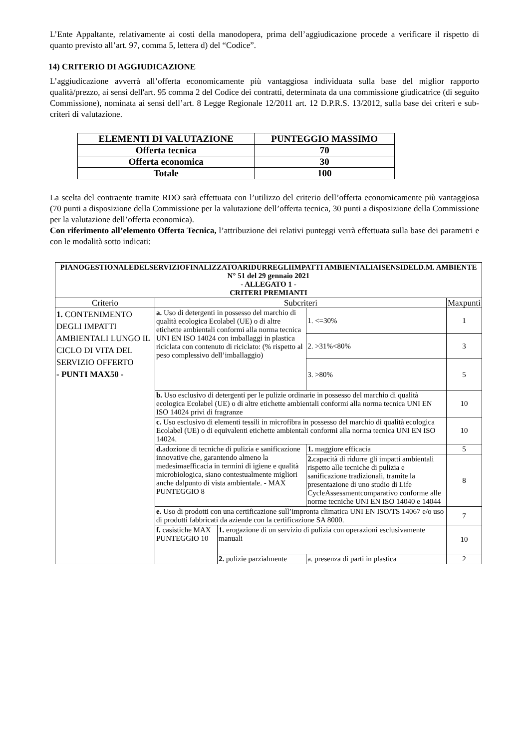L’Ente Appaltante, relativamente ai costi della manodopera, prima dell’aggiudicazione procede a verificare il rispetto di quanto previsto all’art. 97, comma 5, lettera d) del “Codice”.
14) CRITERIO DI AGGIUDICAZIONE
L’aggiudicazione avverrà all’offerta economicamente più vantaggiosa individuata sulla base del miglior rapporto qualità/prezzo, ai sensi dell'art. 95 comma 2 del Codice dei contratti, determinata da una commissione giudicatrice (di seguito Commissione), nominata ai sensi dell’art. 8 Legge Regionale 12/2011 art. 12 D.P.R.S. 13/2012, sulla base dei criteri e sub-criteri di valutazione.
| ELEMENTI DI VALUTAZIONE | PUNTEGGIO MASSIMO |
| --- | --- |
| Offerta tecnica | 70 |
| Offerta economica | 30 |
| Totale | 100 |
La scelta del contraente tramite RDO sarà effettuata con l’utilizzo del criterio dell’offerta economicamente più vantaggiosa (70 punti a disposizione della Commissione per la valutazione dell’offerta tecnica, 30 punti a disposizione della Commissione per la valutazione dell’offerta economica).
Con riferimento all’elemento Offerta Tecnica, l’attribuzione dei relativi punteggi verrà effettuata sulla base dei parametri e con le modalità sotto indicati:
| PIANOGESTIONALEDELSERVIZIOFINALIZZATOARIDURREGLIIMPATTI AMBIENTALIAISENSIDELD.M. AMBIENTE N° 51 del 29 gennaio 2021 - ALLEGATO 1 - CRITERI PREMIANTI | | | | |
| --- | --- | --- | --- | --- |
| Criterio | Subcriteri | | | Maxpunti |
| 1. CONTENIMENTO DEGLI IMPATTI AMBIENTALI LUNGO IL CICLO DI VITA DEL SERVIZIO OFFERTO - PUNTI MAX50 - | a. Uso di detergenti in possesso del marchio di qualità ecologica Ecolabel (UE) o di altre etichette ambientali conformi alla norma tecnica UNI EN ISO 14024 con imballaggi in plastica riciclata con contenuto di riciclato: (% rispetto al peso complessivo dell’imballaggio) | | 1. <=30% | 1 |
| | | | 2. >31%<80% | 3 |
| | | | 3. >80% | 5 |
| | b. Uso esclusivo di detergenti per le pulizie ordinarie in possesso del marchio di qualità ecologica Ecolabel (UE) o di altre etichette ambientali conformi alla norma tecnica UNI EN ISO 14024 privi di fragranze | | | 10 |
| | c. Uso esclusivo di elementi tessili in microfibra in possesso del marchio di qualità ecologica Ecolabel (UE) o di equivalenti etichette ambientali conformi alla norma tecnica UNI EN ISO 14024. | | | 10 |
| | d. adozione di tecniche di pulizia e sanificazione innovative che, garantendo almeno la medesimaefficacia in termini di igiene e qualità microbiologica, siano contestualmente migliori anche dalpunto di vista ambientale. - MAX PUNTEGGIO 8 | | 1. maggiore efficacia | 5 |
| | | | 2. capacità di ridurre gli impatti ambientali rispetto alle tecniche di pulizia e sanificazione tradizionali, tramite la presentazione di uno studio di Life CycleAssessmentcomparativo conforme alle norme tecniche UNI EN ISO 14040 e 14044 | 8 |
| | e. Uso di prodotti con una certificazione sull’impronta climatica UNI EN ISO/TS 14067 e/o uso di prodotti fabbricati da aziende con la certificazione SA 8000. | | | 7 |
| | f. casistiche MAX PUNTEGGIO 10 | 1. erogazione di un servizio di pulizia con operazioni esclusivamente manuali | | 10 |
| | | 2. pulizie parzialmente | a. presenza di parti in plastica | 2 |